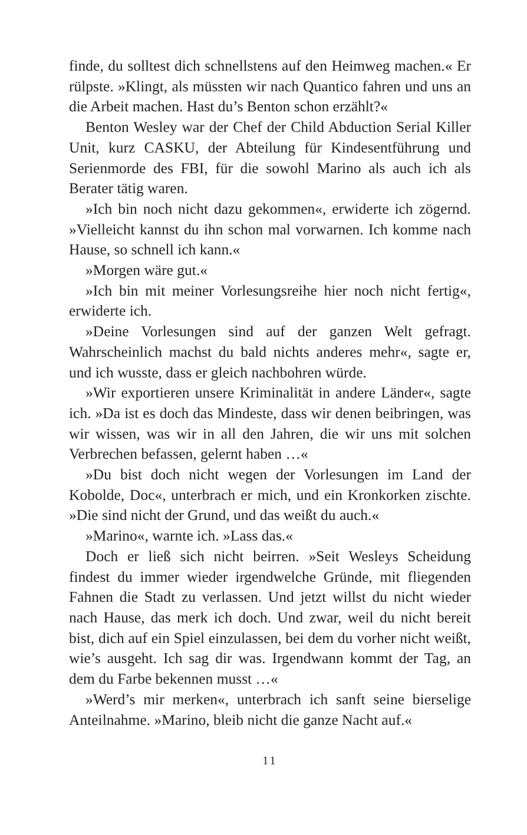finde, du solltest dich schnellstens auf den Heimweg machen.« Er rülpste. »Klingt, als müssten wir nach Quantico fahren und uns an die Arbeit machen. Hast du’s Benton schon erzählt?«
Benton Wesley war der Chef der Child Abduction Serial Killer Unit, kurz CASKU, der Abteilung für Kindesentführung und Serienmorde des FBI, für die sowohl Marino als auch ich als Berater tätig waren.
»Ich bin noch nicht dazu gekommen«, erwiderte ich zögernd. »Vielleicht kannst du ihn schon mal vorwarnen. Ich komme nach Hause, so schnell ich kann.«
»Morgen wäre gut.«
»Ich bin mit meiner Vorlesungsreihe hier noch nicht fertig«, erwiderte ich.
»Deine Vorlesungen sind auf der ganzen Welt gefragt. Wahrscheinlich machst du bald nichts anderes mehr«, sagte er, und ich wusste, dass er gleich nachbohren würde.
»Wir exportieren unsere Kriminalität in andere Länder«, sagte ich. »Da ist es doch das Mindeste, dass wir denen beibringen, was wir wissen, was wir in all den Jahren, die wir uns mit solchen Verbrechen befassen, gelernt haben …«
»Du bist doch nicht wegen der Vorlesungen im Land der Kobolde, Doc«, unterbrach er mich, und ein Kronkorken zischte. »Die sind nicht der Grund, und das weißt du auch.«
»Marino«, warnte ich. »Lass das.«
Doch er ließ sich nicht beirren. »Seit Wesleys Scheidung findest du immer wieder irgendwelche Gründe, mit fliegenden Fahnen die Stadt zu verlassen. Und jetzt willst du nicht wieder nach Hause, das merk ich doch. Und zwar, weil du nicht bereit bist, dich auf ein Spiel einzulassen, bei dem du vorher nicht weißt, wie’s ausgeht. Ich sag dir was. Irgendwann kommt der Tag, an dem du Farbe bekennen musst …«
»Werd’s mir merken«, unterbrach ich sanft seine bierselige Anteilnahme. »Marino, bleib nicht die ganze Nacht auf.«
11